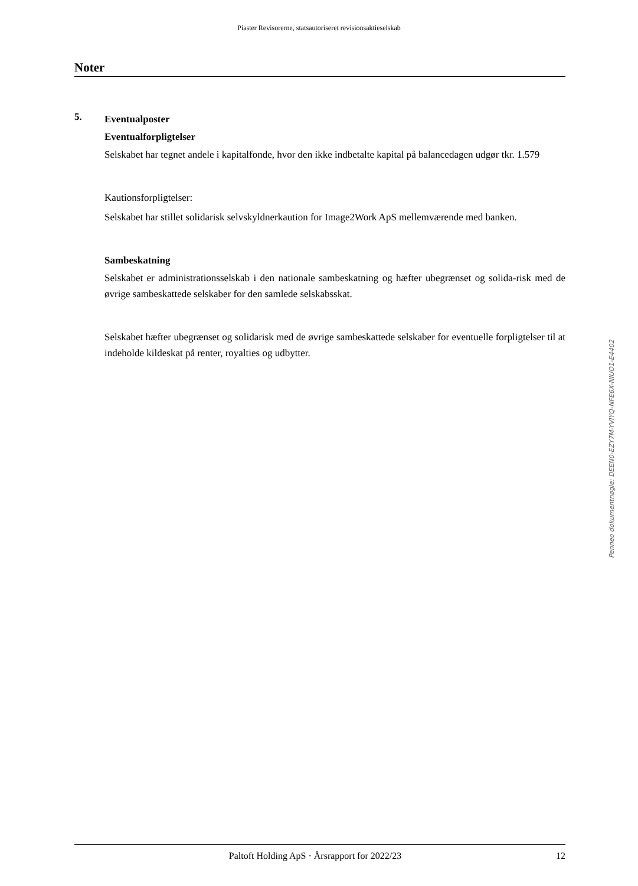Piaster Revisorerne, statsautoriseret revisionsaktieselskab
Noter
5.
Eventualposter
Eventualforpligtelser
Selskabet har tegnet andele i kapitalfonde, hvor den ikke indbetalte kapital på balancedagen udgør tkr. 1.579
Kautionsforpligtelser:
Selskabet har stillet solidarisk selvskyldnerkaution for Image2Work ApS mellemværende med banken.
Sambeskatning
Selskabet er administrationsselskab i den nationale sambeskatning og hæfter ubegrænset og solida-risk med de øvrige sambeskattede selskaber for den samlede selskabsskat.
Selskabet hæfter ubegrænset og solidarisk med de øvrige sambeskattede selskaber for eventuelle forpligtelser til at indeholde kildeskat på renter, royalties og udbytter.
Penneo dokumentnøgle: DEEN0-EZY7M-YVIYQ-NFE6X-NIUO1-E4402
Paltoft Holding ApS · Årsrapport for 2022/23 12